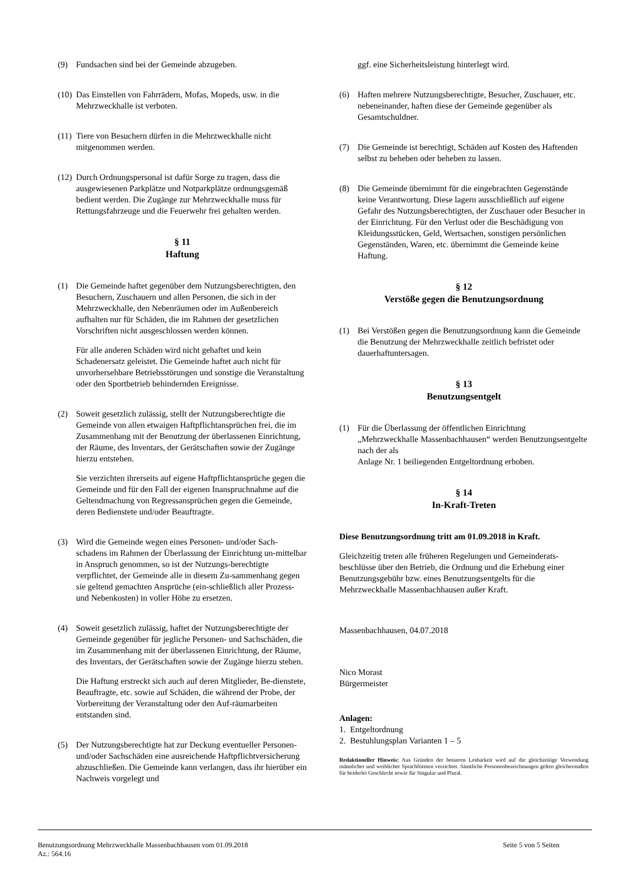(9) Fundsachen sind bei der Gemeinde abzugeben.
(10)
Das Einstellen von Fahrrädern, Mofas, Mopeds, usw. in die Mehrzweckhalle ist verboten.
(11)
Tiere von Besuchern dürfen in die Mehrzweckhalle nicht mitgenommen werden.
(12)
Durch Ordnungspersonal ist dafür Sorge zu tragen, dass die ausgewiesenen Parkplätze und Notparkplätze ordnungsgemäß bedient werden. Die Zugänge zur Mehrzweckhalle muss für Rettungsfahrzeuge und die Feuerwehr frei gehalten werden.
§ 11
Haftung
(1) Die Gemeinde haftet gegenüber dem Nutzungsberechtigten, den Besuchern, Zuschauern und allen Personen, die sich in der Mehrzweckhalle, den Nebenräumen oder im Außenbereich aufhalten nur für Schäden, die im Rahmen der gesetzlichen Vorschriften nicht ausgeschlossen werden können.
Für alle anderen Schäden wird nicht gehaftet und kein Schadenersatz geleistet. Die Gemeinde haftet auch nicht für unvorhersehbare Betriebsstörungen und sonstige die Veranstaltung oder den Sportbetrieb behindernden Ereignisse.
(2) Soweit gesetzlich zulässig, stellt der Nutzungsberechtigte die Gemeinde von allen etwaigen Haftpflichtansprüchen frei, die im Zusammenhang mit der Benutzung der überlassenen Einrichtung, der Räume, des Inventars, der Gerätschaften sowie der Zugänge hierzu entstehen.
Sie verzichten ihrerseits auf eigene Haftpflichtansprüche gegen die Gemeinde und für den Fall der eigenen Inanspruchnahme auf die Geltendmachung von Regressansprüchen gegen die Gemeinde, deren Bedienstete und/oder Beauftragte.
(3) Wird die Gemeinde wegen eines Personen- und/oder Sach-schadens im Rahmen der Überlassung der Einrichtung un-mittelbar in Anspruch genommen, so ist der Nutzungs-berechtigte verpflichtet, der Gemeinde alle in diesem Zu-sammenhang gegen sie geltend gemachten Ansprüche (ein-schließlich aller Prozess- und Nebenkosten) in voller Höhe zu ersetzen.
(4) Soweit gesetzlich zulässig, haftet der Nutzungsberechtigte der Gemeinde gegenüber für jegliche Personen- und Sachschäden, die im Zusammenhang mit der überlassenen Einrichtung, der Räume, des Inventars, der Gerätschaften sowie der Zugänge hierzu stehen.
Die Haftung erstreckt sich auch auf deren Mitglieder, Be-dienstete, Beauftragte, etc. sowie auf Schäden, die während der Probe, der Vorbereitung der Veranstaltung oder den Auf-räumarbeiten entstanden sind.
(5) Der Nutzungsberechtigte hat zur Deckung eventueller Personen- und/oder Sachschäden eine ausreichende Haftpflichtversicherung abzuschließen. Die Gemeinde kann verlangen, dass ihr hierüber ein Nachweis vorgelegt und
ggf. eine Sicherheitsleistung hinterlegt wird.
(6) Haften mehrere Nutzungsberechtigte, Besucher, Zuschauer, etc. nebeneinander, haften diese der Gemeinde gegenüber als Gesamtschuldner.
(7) Die Gemeinde ist berechtigt, Schäden auf Kosten des Haftenden selbst zu beheben oder beheben zu lassen.
(8) Die Gemeinde übernimmt für die eingebrachten Gegenstände keine Verantwortung. Diese lagern ausschließlich auf eigene Gefahr des Nutzungsberechtigten, der Zuschauer oder Besucher in der Einrichtung. Für den Verlust oder die Beschädigung von Kleidungsstücken, Geld, Wertsachen, sonstigen persönlichen Gegenständen, Waren, etc. übernimmt die Gemeinde keine Haftung.
§ 12
Verstöße gegen die Benutzungsordnung
(1) Bei Verstößen gegen die Benutzungsordnung kann die Gemeinde die Benutzung der Mehrzweckhalle zeitlich befristet oder dauerhaftuntersagen.
§ 13
Benutzungsentgelt
(1) Für die Überlassung der öffentlichen Einrichtung „Mehrzweckhalle Massenbachhausen“ werden Benutzungsentgelte nach der als
Anlage Nr. 1 beiliegenden Entgeltordnung erhoben.
§ 14
In-Kraft-Treten
Diese Benutzungsordnung tritt am 01.09.2018 in Kraft.
Gleichzeitig treten alle früheren Regelungen und Gemeinderats-beschlüsse über den Betrieb, die Ordnung und die Erhebung einer Benutzungsgebühr bzw. eines Benutzungsentgelts für die Mehrzweckhalle Massenbachhausen außer Kraft.
Massenbachhausen, 04.07.2018
Nico Morast
Bürgermeister
Anlagen:
1. Entgeltordnung
2. Bestuhlungsplan Varianten 1 – 5
Redaktioneller Hinweis: Aus Gründen der besseren Lesbarkeit wird auf die gleichzeitige Verwendung männlicher und weiblicher Sprachformen verzichtet. Sämtliche Personenbezeichnungen gelten gleichermaßen für beiderlei Geschlecht sowie für Singular und Plural.
Benutzungsordnung Mehrzweckhalle Massenbachhausen vom 01.09.2018 Seite 5 von 5 Seiten
Az.: 564.16